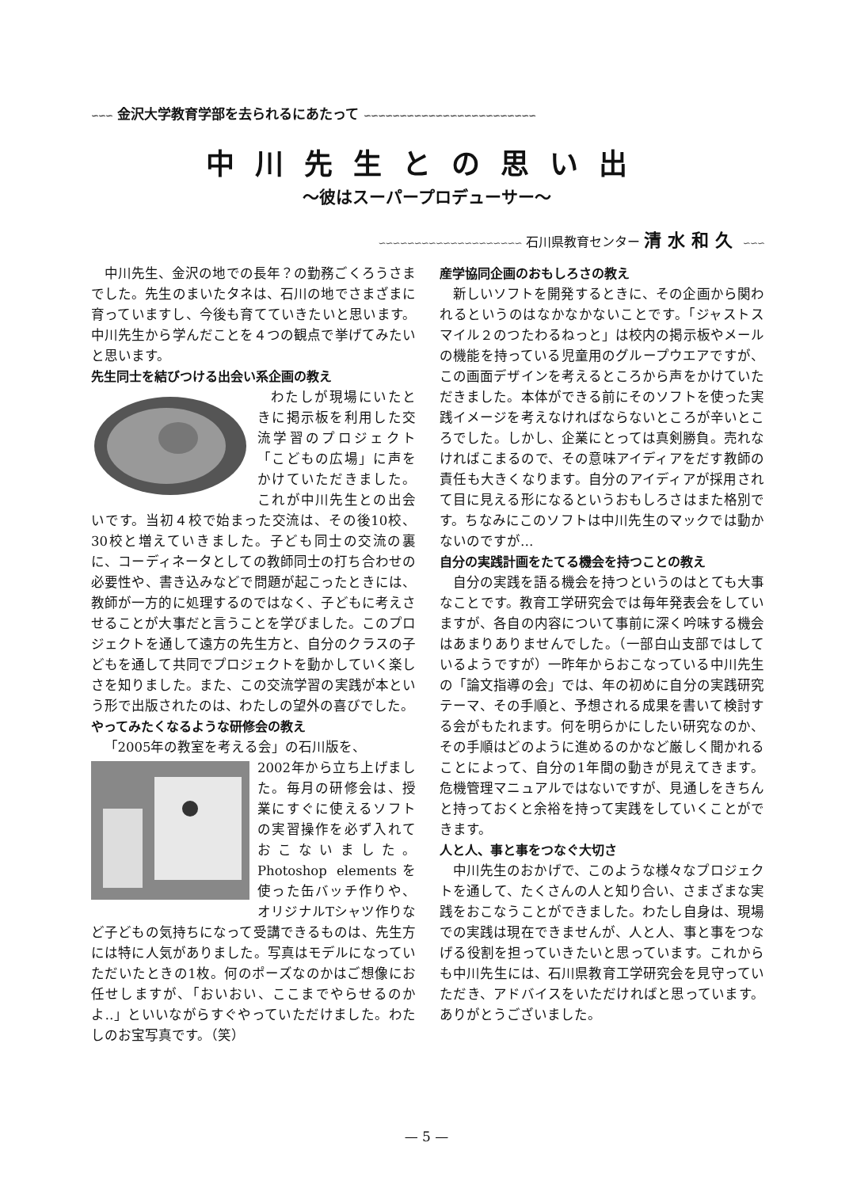∽∽∽ 金沢大学教育学部を去られるにあたって ∽∽∽∽∽∽∽∽∽∽∽∽∽∽∽∽∽∽∽∽∽∽∽∽
中川先生との思い出
～彼はスーパープロデューサー～
∽∽∽∽∽∽∽∽∽∽∽∽∽∽∽∽∽∽∽∽ 石川県教育センター 清水和久 ∽∽∽
中川先生、金沢の地での長年？の勤務ごくろうさまでした。先生のまいたタネは、石川の地でさまざまに育っていますし、今後も育てていきたいと思います。中川先生から学んだことを４つの観点で挙げてみたいと思います。
先生同士を結びつける出会い系企画の教え
わたしが現場にいたときに掲示板を利用した交流学習のプロジェクト「こどもの広場」に声をかけていただきました。これが中川先生との出会いです。当初４校で始まった交流は、その後10校、30校と増えていきました。子ども同士の交流の裏に、コーディネータとしての教師同士の打ち合わせの必要性や、書き込みなどで問題が起こったときには、教師が一方的に処理するのではなく、子どもに考えさせることが大事だと言うことを学びました。このプロジェクトを通して遠方の先生方と、自分のクラスの子どもを通して共同でプロジェクトを動かしていく楽しさを知りました。また、この交流学習の実践が本という形で出版されたのは、わたしの望外の喜びでした。
やってみたくなるような研修会の教え
「2005年の教室を考える会」の石川版を、
2002年から立ち上げました。毎月の研修会は、授業にすぐに使えるソフトの実習操作を必ず入れておこないました。Photoshop elementsを使った缶バッチ作りや、オリジナルTシャツ作りなど子どもの気持ちになって受講できるものは、先生方には特に人気がありました。写真はモデルになっていただいたときの1枚。何のポーズなのかはご想像にお任せしますが、「おいおい、ここまでやらせるのかよ‥」といいながらすぐやっていただけました。わたしのお宝写真です。（笑）
産学協同企画のおもしろさの教え
新しいソフトを開発するときに、その企画から関われるというのはなかなかないことです。「ジャストスマイル２のつたわるねっと」は校内の掲示板やメールの機能を持っている児童用のグループウエアですが、この画面デザインを考えるところから声をかけていただきました。本体ができる前にそのソフトを使った実践イメージを考えなければならないところが辛いところでした。しかし、企業にとっては真剣勝負。売れなければこまるので、その意味アイディアをだす教師の責任も大きくなります。自分のアイディアが採用されて目に見える形になるというおもしろさはまた格別です。ちなみにこのソフトは中川先生のマックでは動かないのですが…
自分の実践計画をたてる機会を持つことの教え
自分の実践を語る機会を持つというのはとても大事なことです。教育工学研究会では毎年発表会をしていますが、各自の内容について事前に深く吟味する機会はあまりありませんでした。（一部白山支部ではしているようですが）一昨年からおこなっている中川先生の「論文指導の会」では、年の初めに自分の実践研究テーマ、その手順と、予想される成果を書いて検討する会がもたれます。何を明らかにしたい研究なのか、その手順はどのように進めるのかなど厳しく聞かれることによって、自分の1年間の動きが見えてきます。危機管理マニュアルではないですが、見通しをきちんと持っておくと余裕を持って実践をしていくことができます。
人と人、事と事をつなぐ大切さ
中川先生のおかげで、このような様々なプロジェクトを通して、たくさんの人と知り合い、さまざまな実践をおこなうことができました。わたし自身は、現場での実践は現在できませんが、人と人、事と事をつなげる役割を担っていきたいと思っています。これからも中川先生には、石川県教育工学研究会を見守っていただき、アドバイスをいただければと思っています。ありがとうございました。
— 5 —